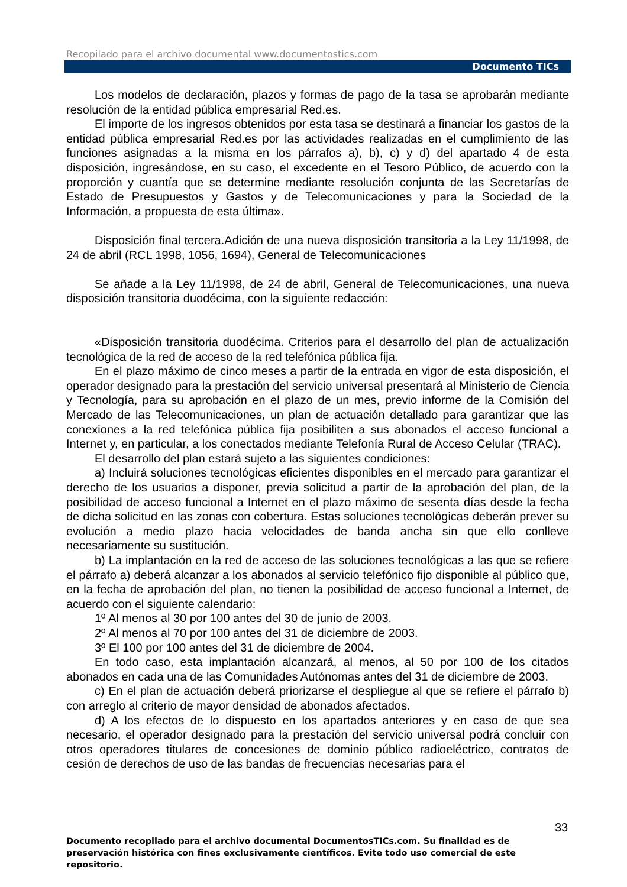Recopilado para el archivo documental www.documentostics.com
Documento TICs
Los modelos de declaración, plazos y formas de pago de la tasa se aprobarán mediante resolución de la entidad pública empresarial Red.es.
El importe de los ingresos obtenidos por esta tasa se destinará a financiar los gastos de la entidad pública empresarial Red.es por las actividades realizadas en el cumplimiento de las funciones asignadas a la misma en los párrafos a), b), c) y d) del apartado 4 de esta disposición, ingresándose, en su caso, el excedente en el Tesoro Público, de acuerdo con la proporción y cuantía que se determine mediante resolución conjunta de las Secretarías de Estado de Presupuestos y Gastos y de Telecomunicaciones y para la Sociedad de la Información, a propuesta de esta última».
Disposición final tercera.Adición de una nueva disposición transitoria a la Ley 11/1998, de 24 de abril (RCL 1998, 1056, 1694), General de Telecomunicaciones
Se añade a la Ley 11/1998, de 24 de abril, General de Telecomunicaciones, una nueva disposición transitoria duodécima, con la siguiente redacción:
«Disposición transitoria duodécima. Criterios para el desarrollo del plan de actualización tecnológica de la red de acceso de la red telefónica pública fija.
En el plazo máximo de cinco meses a partir de la entrada en vigor de esta disposición, el operador designado para la prestación del servicio universal presentará al Ministerio de Ciencia y Tecnología, para su aprobación en el plazo de un mes, previo informe de la Comisión del Mercado de las Telecomunicaciones, un plan de actuación detallado para garantizar que las conexiones a la red telefónica pública fija posibiliten a sus abonados el acceso funcional a Internet y, en particular, a los conectados mediante Telefonía Rural de Acceso Celular (TRAC).
El desarrollo del plan estará sujeto a las siguientes condiciones:
a) Incluirá soluciones tecnológicas eficientes disponibles en el mercado para garantizar el derecho de los usuarios a disponer, previa solicitud a partir de la aprobación del plan, de la posibilidad de acceso funcional a Internet en el plazo máximo de sesenta días desde la fecha de dicha solicitud en las zonas con cobertura. Estas soluciones tecnológicas deberán prever su evolución a medio plazo hacia velocidades de banda ancha sin que ello conlleve necesariamente su sustitución.
b) La implantación en la red de acceso de las soluciones tecnológicas a las que se refiere el párrafo a) deberá alcanzar a los abonados al servicio telefónico fijo disponible al público que, en la fecha de aprobación del plan, no tienen la posibilidad de acceso funcional a Internet, de acuerdo con el siguiente calendario:
1º Al menos al 30 por 100 antes del 30 de junio de 2003.
2º Al menos al 70 por 100 antes del 31 de diciembre de 2003.
3º El 100 por 100 antes del 31 de diciembre de 2004.
En todo caso, esta implantación alcanzará, al menos, al 50 por 100 de los citados abonados en cada una de las Comunidades Autónomas antes del 31 de diciembre de 2003.
c) En el plan de actuación deberá priorizarse el despliegue al que se refiere el párrafo b) con arreglo al criterio de mayor densidad de abonados afectados.
d) A los efectos de lo dispuesto en los apartados anteriores y en caso de que sea necesario, el operador designado para la prestación del servicio universal podrá concluir con otros operadores titulares de concesiones de dominio público radioeléctrico, contratos de cesión de derechos de uso de las bandas de frecuencias necesarias para el
33
Documento recopilado para el archivo documental DocumentosTICs.com. Su finalidad es de preservación histórica con fines exclusivamente científicos. Evite todo uso comercial de este repositorio.